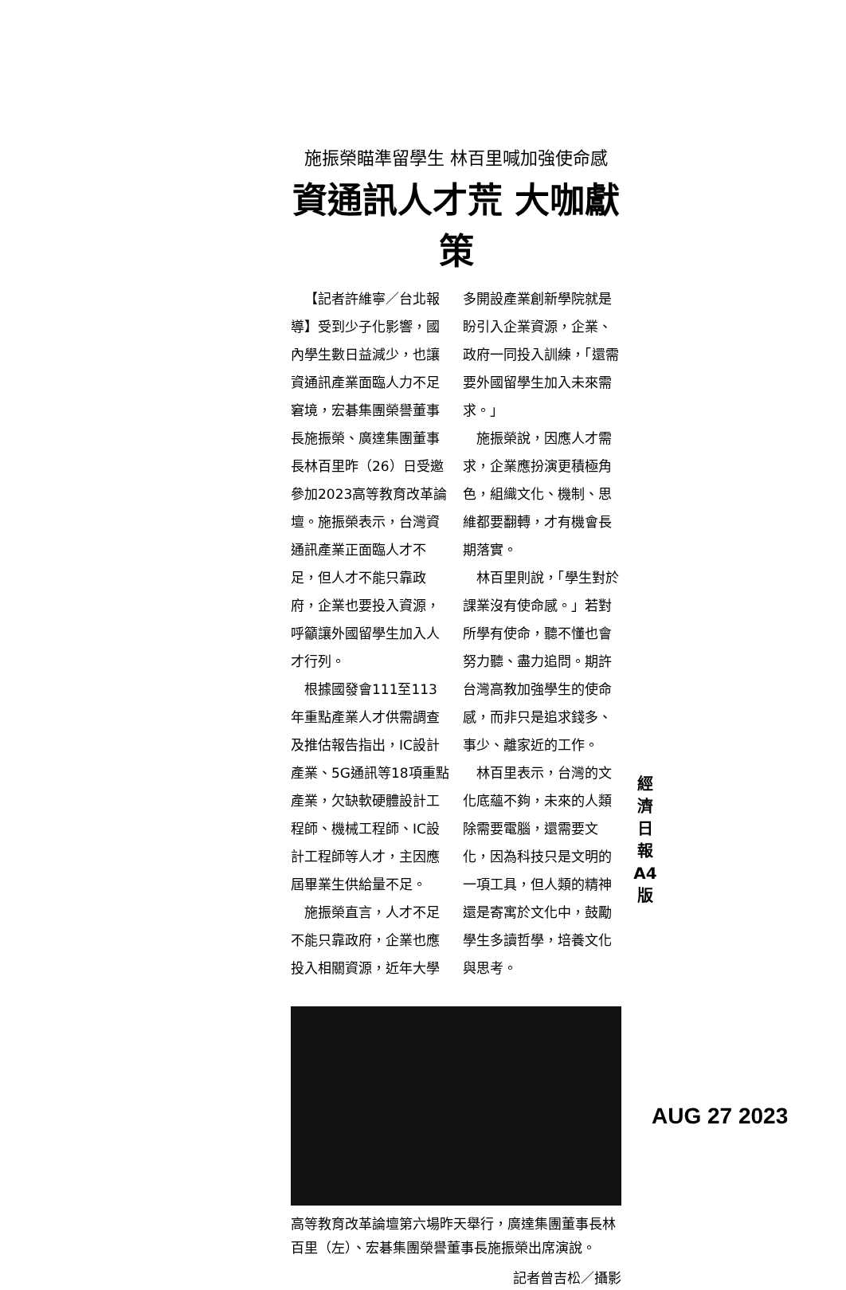施振榮瞄準留學生 林百里喊加強使命感
資通訊人才荒 大咖獻策
【記者許維寧／台北報導】受到少子化影響，國內學生數日益減少，也讓資通訊產業面臨人力不足窘境，宏碁集團榮譽董事長施振榮、廣達集團董事長林百里昨（26）日受邀參加2023高等教育改革論壇。施振榮表示，台灣資通訊產業正面臨人才不足，但人才不能只靠政府，企業也要投入資源，呼籲讓外國留學生加入人才行列。
根據國發會111至113年重點產業人才供需調查及推估報告指出，IC設計產業、5G通訊等18項重點產業，欠缺軟硬體設計工程師、機械工程師、IC設計工程師等人才，主因應屆畢業生供給量不足。
施振榮直言，人才不足不能只靠政府，企業也應投入相關資源，近年大學多開設產業創新學院就是盼引入企業資源，企業、政府一同投入訓練，「還需要外國留學生加入未來需求。」
施振榮說，因應人才需求，企業應扮演更積極角色，組織文化、機制、思維都要翻轉，才有機會長期落實。
林百里則說，「學生對於課業沒有使命感。」若對所學有使命，聽不懂也會努力聽、盡力追問。期許台灣高教加強學生的使命感，而非只是追求錢多、事少、離家近的工作。
林百里表示，台灣的文化底蘊不夠，未來的人類除需要電腦，還需要文化，因為科技只是文明的一項工具，但人類的精神還是寄寓於文化中，鼓勵學生多讀哲學，培養文化與思考。
高等教育改革論壇第六場昨天舉行，廣達集團董事長林百里（左）、宏碁集團榮譽董事長施振榮出席演說。
記者曾吉松／攝影
經 濟 日 報 A4 版
AUG 27 2023